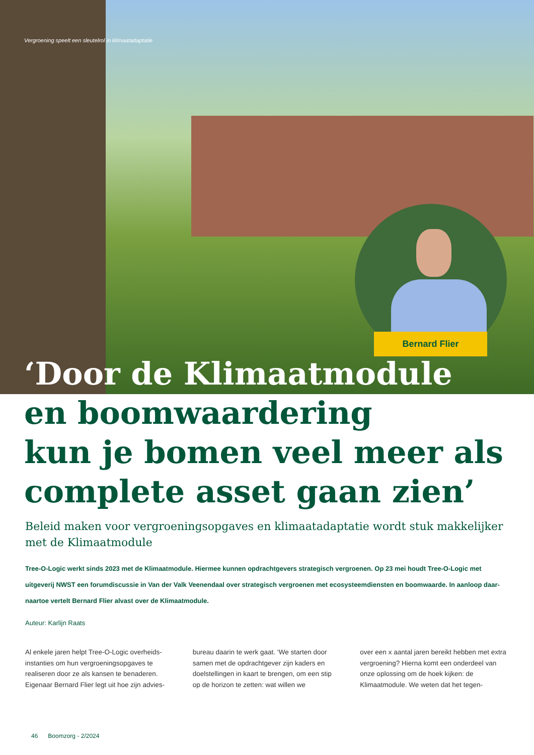Vergroening speelt een sleutelrol in klimaatadaptatie
Bernard Flier
‘Door de Klimaatmodule
en boomwaardering
kun je bomen veel meer als
complete asset gaan zien’
Beleid maken voor vergroeningsopgaves en klimaatadaptatie wordt stuk makkelijker met de Klimaatmodule
Tree-O-Logic werkt sinds 2023 met de Klimaatmodule. Hiermee kunnen opdrachtgevers strategisch vergroenen. Op 23 mei houdt Tree-O-Logic met uitgeverij NWST een forumdiscussie in Van der Valk Veenendaal over strategisch vergroenen met ecosysteemdiensten en boomwaarde. In aanloop daar­naartoe vertelt Bernard Flier alvast over de Klimaatmodule.
Auteur: Karlijn Raats
Al enkele jaren helpt Tree-O-Logic overheids­instanties om hun vergroeningsopgaves te realiseren door ze als kansen te benaderen. Eigenaar Bernard Flier legt uit hoe zijn advies-
bureau daarin te werk gaat. ‘We starten door samen met de opdrachtgever zijn kaders en doelstellingen in kaart te brengen, om een stip op de horizon te zetten: wat willen we
over een x aantal jaren bereikt hebben met extra vergroening? Hierna komt een onder­deel van onze oplossing om de hoek kijken: de Klimaatmodule. We weten dat het tegen-
46 Boomzorg - 2/2024